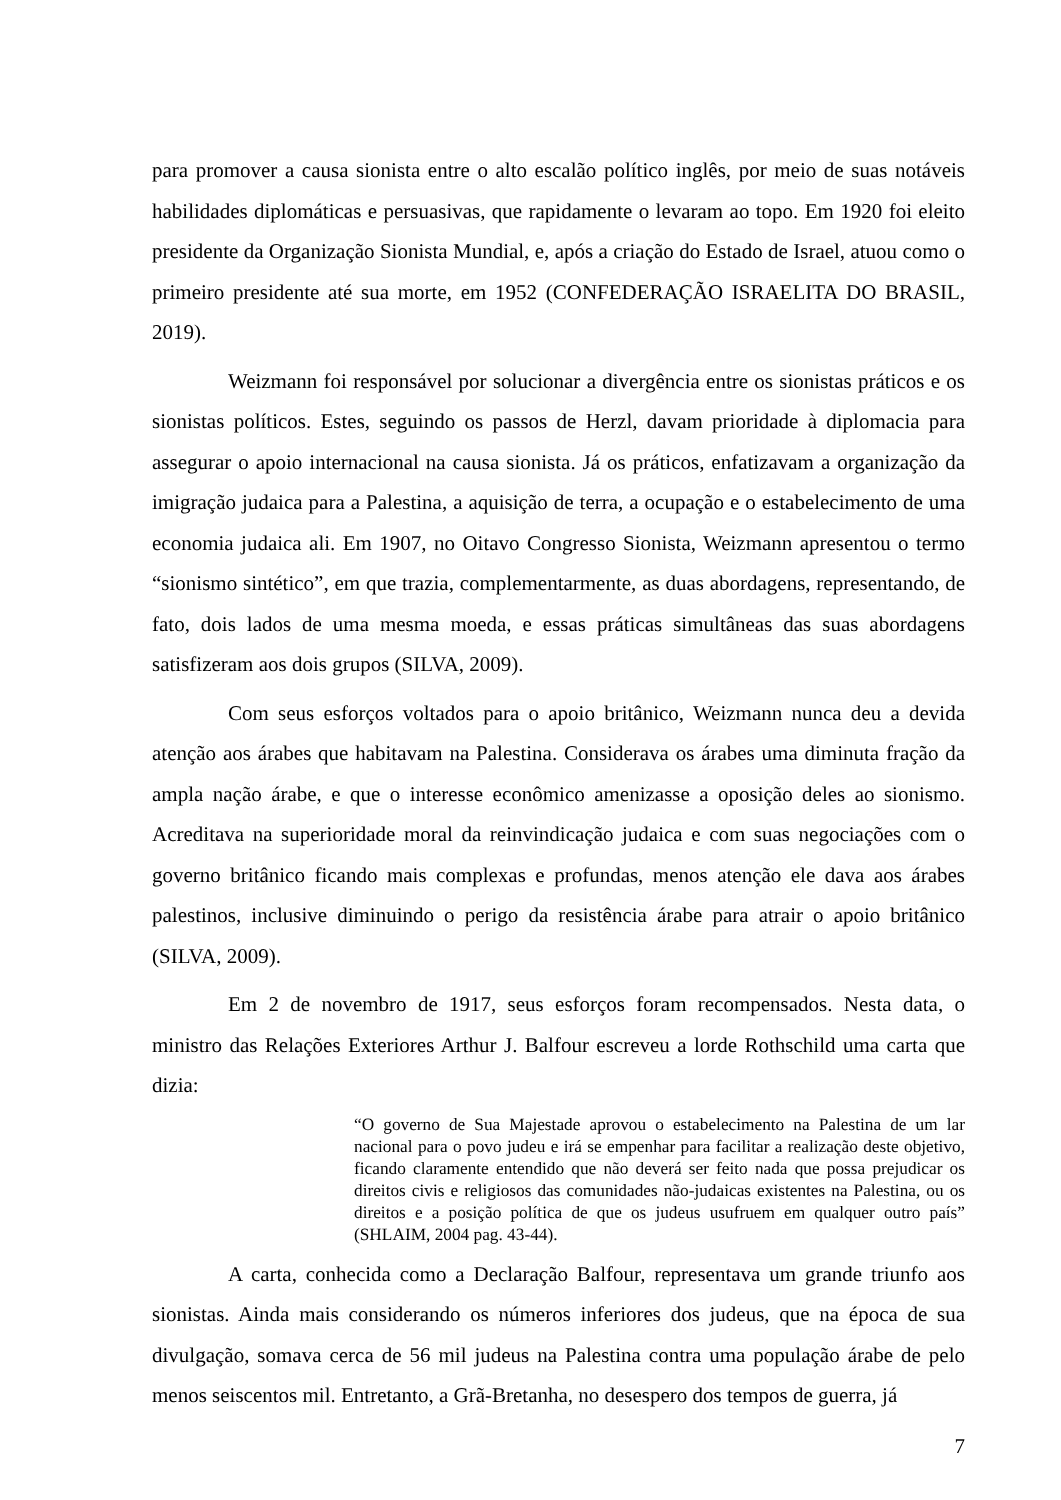para promover a causa sionista entre o alto escalão político inglês, por meio de suas notáveis habilidades diplomáticas e persuasivas, que rapidamente o levaram ao topo. Em 1920 foi eleito presidente da Organização Sionista Mundial, e, após a criação do Estado de Israel, atuou como o primeiro presidente até sua morte, em 1952 (CONFEDERAÇÃO ISRAELITA DO BRASIL, 2019).
Weizmann foi responsável por solucionar a divergência entre os sionistas práticos e os sionistas políticos. Estes, seguindo os passos de Herzl, davam prioridade à diplomacia para assegurar o apoio internacional na causa sionista. Já os práticos, enfatizavam a organização da imigração judaica para a Palestina, a aquisição de terra, a ocupação e o estabelecimento de uma economia judaica ali. Em 1907, no Oitavo Congresso Sionista, Weizmann apresentou o termo “sionismo sintético”, em que trazia, complementarmente, as duas abordagens, representando, de fato, dois lados de uma mesma moeda, e essas práticas simultâneas das suas abordagens satisfizeram aos dois grupos (SILVA, 2009).
Com seus esforços voltados para o apoio britânico, Weizmann nunca deu a devida atenção aos árabes que habitavam na Palestina. Considerava os árabes uma diminuta fração da ampla nação árabe, e que o interesse econômico amenizasse a oposição deles ao sionismo. Acreditava na superioridade moral da reinvindicação judaica e com suas negociações com o governo britânico ficando mais complexas e profundas, menos atenção ele dava aos árabes palestinos, inclusive diminuindo o perigo da resistência árabe para atrair o apoio britânico (SILVA, 2009).
Em 2 de novembro de 1917, seus esforços foram recompensados. Nesta data, o ministro das Relações Exteriores Arthur J. Balfour escreveu a lorde Rothschild uma carta que dizia:
“O governo de Sua Majestade aprovou o estabelecimento na Palestina de um lar nacional para o povo judeu e irá se empenhar para facilitar a realização deste objetivo, ficando claramente entendido que não deverá ser feito nada que possa prejudicar os direitos civis e religiosos das comunidades não-judaicas existentes na Palestina, ou os direitos e a posição política de que os judeus usufruem em qualquer outro país” (SHLAIM, 2004 pag. 43-44).
A carta, conhecida como a Declaração Balfour, representava um grande triunfo aos sionistas. Ainda mais considerando os números inferiores dos judeus, que na época de sua divulgação, somava cerca de 56 mil judeus na Palestina contra uma população árabe de pelo menos seiscentos mil. Entretanto, a Grã-Bretanha, no desespero dos tempos de guerra, já
7